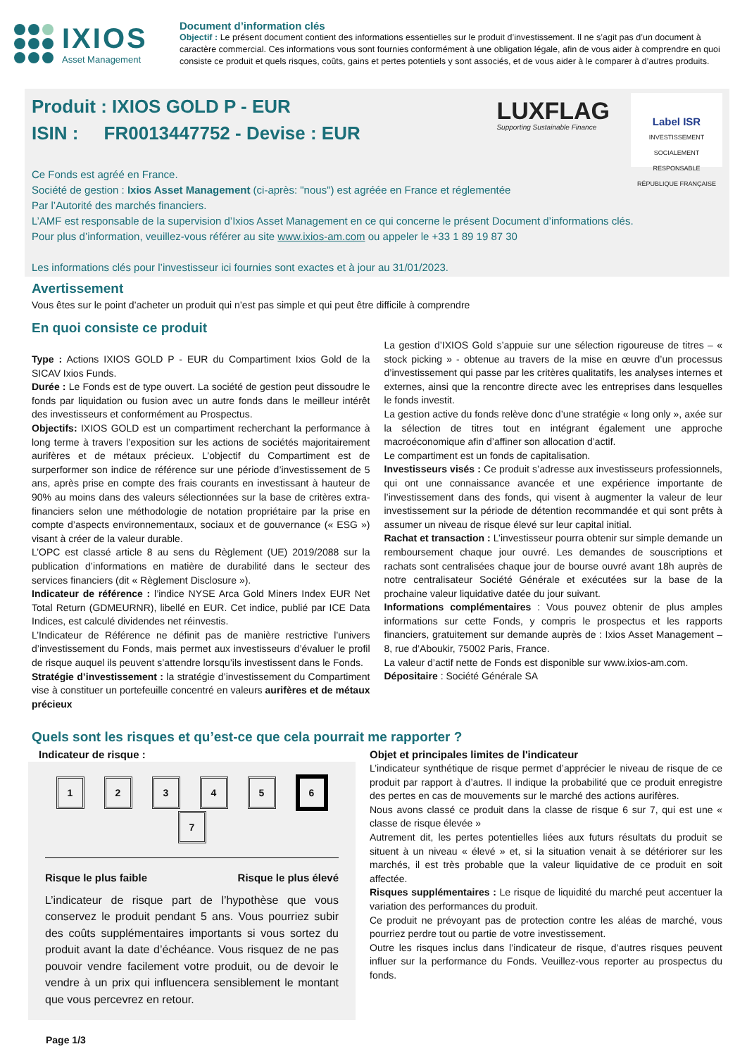IXIOS
Asset Management
Document d’information clés
Objectif : Le présent document contient des informations essentielles sur le produit d’investissement. Il ne s’agit pas d’un document à caractère commercial. Ces informations vous sont fournies conformément à une obligation légale, afin de vous aider à comprendre en quoi consiste ce produit et quels risques, coûts, gains et pertes potentiels y sont associés, et de vous aider à le comparer à d’autres produits.
Produit : IXIOS GOLD P - EUR
ISIN : FR0013447752 - Devise : EUR
LUXFLAG
Supporting Sustainable Finance
Label ISR
INVESTISSEMENT SOCIALEMENT RESPONSABLE
RÉPUBLIQUE FRANÇAISE
Ce Fonds est agréé en France.
Société de gestion : Ixios Asset Management (ci-après: "nous") est agréée en France et réglementée
Par l’Autorité des marchés financiers.
L’AMF est responsable de la supervision d’Ixios Asset Management en ce qui concerne le présent Document d’informations clés.
Pour plus d’information, veuillez-vous référer au site www.ixios-am.com ou appeler le +33 1 89 19 87 30
Les informations clés pour l’investisseur ici fournies sont exactes et à jour au 31/01/2023.
Avertissement
Vous êtes sur le point d’acheter un produit qui n’est pas simple et qui peut être difficile à comprendre
En quoi consiste ce produit
Type : Actions IXIOS GOLD P - EUR du Compartiment Ixios Gold de la SICAV Ixios Funds.
Durée : Le Fonds est de type ouvert. La société de gestion peut dissoudre le fonds par liquidation ou fusion avec un autre fonds dans le meilleur intérêt des investisseurs et conformément au Prospectus.
Objectifs: IXIOS GOLD est un compartiment recherchant la performance à long terme à travers l’exposition sur les actions de sociétés majoritairement aurifères et de métaux précieux. L’objectif du Compartiment est de surperformer son indice de référence sur une période d’investissement de 5 ans, après prise en compte des frais courants en investissant à hauteur de 90% au moins dans des valeurs sélectionnées sur la base de critères extra-financiers selon une méthodologie de notation propriétaire par la prise en compte d’aspects environnementaux, sociaux et de gouvernance (« ESG ») visant à créer de la valeur durable.
L’OPC est classé article 8 au sens du Règlement (UE) 2019/2088 sur la publication d’informations en matière de durabilité dans le secteur des services financiers (dit « Règlement Disclosure »).
Indicateur de référence : l’indice NYSE Arca Gold Miners Index EUR Net Total Return (GDMEURNR), libellé en EUR. Cet indice, publié par ICE Data Indices, est calculé dividendes net réinvestis.
L’Indicateur de Référence ne définit pas de manière restrictive l’univers d’investissement du Fonds, mais permet aux investisseurs d’évaluer le profil de risque auquel ils peuvent s’attendre lorsqu’ils investissent dans le Fonds.
Stratégie d’investissement : la stratégie d’investissement du Compartiment vise à constituer un portefeuille concentré en valeurs aurifères et de métaux précieux
La gestion d’IXIOS Gold s’appuie sur une sélection rigoureuse de titres – « stock picking » - obtenue au travers de la mise en œuvre d’un processus d’investissement qui passe par les critères qualitatifs, les analyses internes et externes, ainsi que la rencontre directe avec les entreprises dans lesquelles le fonds investit.
La gestion active du fonds relève donc d’une stratégie « long only », axée sur la sélection de titres tout en intégrant également une approche macroéconomique afin d’affiner son allocation d’actif.
Le compartiment est un fonds de capitalisation.
Investisseurs visés : Ce produit s’adresse aux investisseurs professionnels, qui ont une connaissance avancée et une expérience importante de l’investissement dans des fonds, qui visent à augmenter la valeur de leur investissement sur la période de détention recommandée et qui sont prêts à assumer un niveau de risque élevé sur leur capital initial.
Rachat et transaction : L’investisseur pourra obtenir sur simple demande un remboursement chaque jour ouvré. Les demandes de souscriptions et rachats sont centralisées chaque jour de bourse ouvré avant 18h auprès de notre centralisateur Société Générale et exécutées sur la base de la prochaine valeur liquidative datée du jour suivant.
Informations complémentaires : Vous pouvez obtenir de plus amples informations sur cette Fonds, y compris le prospectus et les rapports financiers, gratuitement sur demande auprès de : Ixios Asset Management – 8, rue d’Aboukir, 75002 Paris, France.
La valeur d’actif nette de Fonds est disponible sur www.ixios-am.com.
Dépositaire : Société Générale SA
Quels sont les risques et qu’est-ce que cela pourrait me rapporter ?
Indicateur de risque :
1234567
Risque le plus faible Risque le plus élevé
L’indicateur de risque part de l’hypothèse que vous conservez le produit pendant 5 ans. Vous pourriez subir des coûts supplémentaires importants si vous sortez du produit avant la date d’échéance. Vous risquez de ne pas pouvoir vendre facilement votre produit, ou de devoir le vendre à un prix qui influencera sensiblement le montant que vous percevrez en retour.
Objet et principales limites de l'indicateur
L’indicateur synthétique de risque permet d’apprécier le niveau de risque de ce produit par rapport à d’autres. Il indique la probabilité que ce produit enregistre des pertes en cas de mouvements sur le marché des actions aurifères.
Nous avons classé ce produit dans la classe de risque 6 sur 7, qui est une « classe de risque élevée »
Autrement dit, les pertes potentielles liées aux futurs résultats du produit se situent à un niveau « élevé » et, si la situation venait à se détériorer sur les marchés, il est très probable que la valeur liquidative de ce produit en soit affectée.
Risques supplémentaires : Le risque de liquidité du marché peut accentuer la variation des performances du produit.
Ce produit ne prévoyant pas de protection contre les aléas de marché, vous pourriez perdre tout ou partie de votre investissement.
Outre les risques inclus dans l’indicateur de risque, d’autres risques peuvent influer sur la performance du Fonds. Veuillez-vous reporter au prospectus du fonds.
Page 1/3